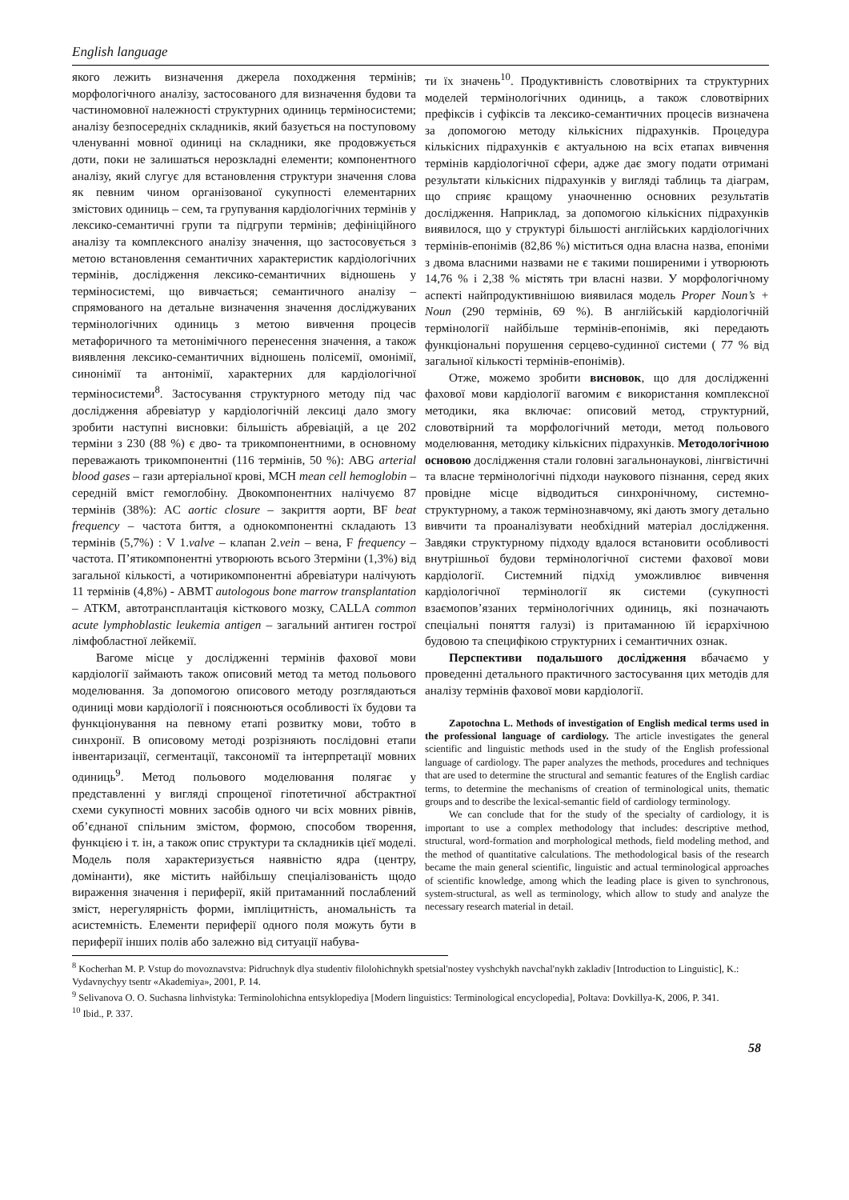English language
якого лежить визначення джерела походження термінів; морфологічного аналізу, застосованого для визначення будови та частиномовної належності структурних одиниць терміносистеми; аналізу безпосередніх складників, який базується на поступовому членуванні мовної одиниці на складники, яке продовжується доти, поки не залишаться нерозкладні елементи; компонентного аналізу, який слугує для встановлення структури значення слова як певним чином організованої сукупності елементарних змістових одиниць – сем, та групування кардіологічних термінів у лексико-семантичні групи та підгрупи термінів; дефініційного аналізу та комплексного аналізу значення, що застосовується з метою встановлення семантичних характеристик кардіологічних термінів, дослідження лексико-семантичних відношень у терміносистемі, що вивчається; семантичного аналізу – спрямованого на детальне визначення значення досліджуваних термінологічних одиниць з метою вивчення процесів метафоричного та метонімічного перенесення значення, а також виявлення лексико-семантичних відношень полісемії, омонімії, синонімії та антонімії, характерних для кардіологічної терміносистеми<sup>8</sup>. Застосування структурного методу під час дослідження абревіатур у кардіологічній лексиці дало змогу зробити наступні висновки: більшість абревіацій, а це 202 терміни з 230 (88 %) є дво- та трикомпонентними, в основному переважають трикомпонентні (116 термінів, 50 %): ABG arterial blood gases – гази артеріальної крові, MCH mean cell hemoglobin – середній вміст гемоглобіну. Двокомпонентних налічуємо 87 термінів (38%): AC aortic closure – закриття аорти, BF beat frequency – частота биття, а однокомпонентні складають 13 термінів (5,7%) : V 1.valve – клапан 2.vein – вена, F frequency – частота. П’ятикомпонентні утворюють всього 3терміни (1,3%) від загальної кількості, а чотирикомпонентні абревіатури налічують 11 термінів (4,8%) - ABMT autologous bone marrow transplantation – АТКМ, автотрансплантація кісткового мозку, CALLA common acute lymphoblastic leukemia antigen – загальний антиген гострої лімфобластної лейкемії.
Вагоме місце у дослідженні термінів фахової мови кардіології займають також описовий метод та метод польового моделювання. За допомогою описового методу розглядаються одиниці мови кардіології і пояснюються особливості їх будови та функціонування на певному етапі розвитку мови, тобто в синхронії. В описовому методі розрізняють послідовні етапи інвентаризації, сегментації, таксономії та інтерпретації мовних одиниць<sup>9</sup>. Метод польового моделювання полягає у представленні у вигляді спрощеної гіпотетичної абстрактної схеми сукупності мовних засобів одного чи всіх мовних рівнів, об’єднаної спільним змістом, формою, способом творення, функцією і т. ін, а також опис структури та складників цієї моделі. Модель поля характеризується наявністю ядра (центру, домінанти), яке містить найбільшу спеціалізованість щодо вираження значення і периферії, якій притаманний послаблений зміст, нерегулярність форми, імпліцитність, аномальність та асистемність. Елементи периферії одного поля можуть бути в периферії інших полів або залежно від ситуації набува-
ти їх значень<sup>10</sup>. Продуктивність словотвірних та структурних моделей термінологічних одиниць, а також словотвірних префіксів і суфіксів та лексико-семантичних процесів визначена за допомогою методу кількісних підрахунків. Процедура кількісних підрахунків є актуальною на всіх етапах вивчення термінів кардіологічної сфери, адже дає змогу подати отримані результати кількісних підрахунків у вигляді таблиць та діаграм, що сприяє кращому унаочненню основних результатів дослідження. Наприклад, за допомогою кількісних підрахунків виявилося, що у структурі більшості англійських кардіологічних термінів-епонімів (82,86 %) міститься одна власна назва, епоніми з двома власними назвами не є такими поширеними і утворюють 14,76 % і 2,38 % містять три власні назви. У морфологічному аспекті найпродуктивнішою виявилася модель Proper Noun’s + Noun (290 термінів, 69 %). В англійській кардіологічній термінології найбільше термінів-епонімів, які передають функціональні порушення серцево-судинної системи ( 77 % від загальної кількості термінів-епонімів).
Отже, можемо зробити висновок, що для дослідженні фахової мови кардіології вагомим є використання комплексної методики, яка включає: описовий метод, структурний, словотвірний та морфологічний методи, метод польового моделювання, методику кількісних підрахунків. Методологічною основою дослідження стали головні загальнонаукові, лінгвістичні та власне термінологічні підходи наукового пізнання, серед яких провідне місце відводиться синхронічному, системно-структурному, а також термінознавчому, які дають змогу детально вивчити та проаналізувати необхідний матеріал дослідження. Завдяки структурному підходу вдалося встановити особливості внутрішньої будови термінологічної системи фахової мови кардіології. Системний підхід уможливлює вивчення кардіологічної термінології як системи (сукупності взаємопов’язаних термінологічних одиниць, які позначають спеціальні поняття галузі) із притаманною їй ієрархічною будовою та специфікою структурних і семантичних ознак.
Перспективи подальшого дослідження вбачаємо у проведенні детального практичного застосування цих методів для аналізу термінів фахової мови кардіології.
Zapotochna L. Methods of investigation of English medical terms used in the professional language of cardiology. The article investigates the general scientific and linguistic methods used in the study of the English professional language of cardiology. The paper analyzes the methods, procedures and techniques that are used to determine the structural and semantic features of the English cardiac terms, to determine the mechanisms of creation of terminological units, thematic groups and to describe the lexical-semantic field of cardiology terminology.
We can conclude that for the study of the specialty of cardiology, it is important to use a complex methodology that includes: descriptive method, structural, word-formation and morphological methods, field modeling method, and the method of quantitative calculations. The methodological basis of the research became the main general scientific, linguistic and actual terminological approaches of scientific knowledge, among which the leading place is given to synchronous, system-structural, as well as terminology, which allow to study and analyze the necessary research material in detail.
<sup>8</sup> Kocherhan M. P. Vstup do movoznavstva: Pidruchnyk dlya studentiv filolohichnykh spetsialʹnostey vyshchykh navchalʹnykh zakladiv [Introduction to Linguistic], K.: Vydavnychyy tsentr «Akademiya», 2001, P. 14.
<sup>9</sup> Selivanova O. O. Suchasna linhvistyka: Terminolohichna entsyklopediya [Modern linguistics: Terminological encyclopedia], Poltava: Dovkillya-K, 2006, P. 341.
<sup>10</sup> Ibid., P. 337.
58